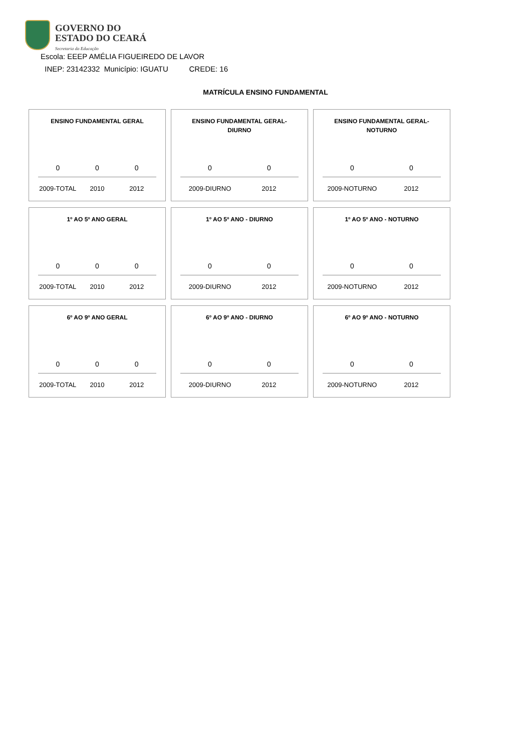GOVERNO DO
ESTADO DO CEARÁ
Secretaria da Educação
Escola: EEEP AMÉLIA FIGUEIREDO DE LAVOR
INEP: 23142332 Município: IGUATU CREDE: 16
MATRÍCULA ENSINO FUNDAMENTAL
ENSINO FUNDAMENTAL GERAL
0 0 0
2009-TOTAL 2010 2012
ENSINO FUNDAMENTAL GERAL-
DIURNO
0 0
2009-DIURNO 2012
ENSINO FUNDAMENTAL GERAL-
NOTURNO
0 0
2009-NOTURNO 2012
1º AO 5º ANO GERAL
0 0 0
2009-TOTAL 2010 2012
1º AO 5º ANO - DIURNO
0 0
2009-DIURNO 2012
1º AO 5º ANO - NOTURNO
0 0
2009-NOTURNO 2012
6º AO 9º ANO GERAL
0 0 0
2009-TOTAL 2010 2012
6º AO 9º ANO - DIURNO
0 0
2009-DIURNO 2012
6º AO 9º ANO - NOTURNO
0 0
2009-NOTURNO 2012